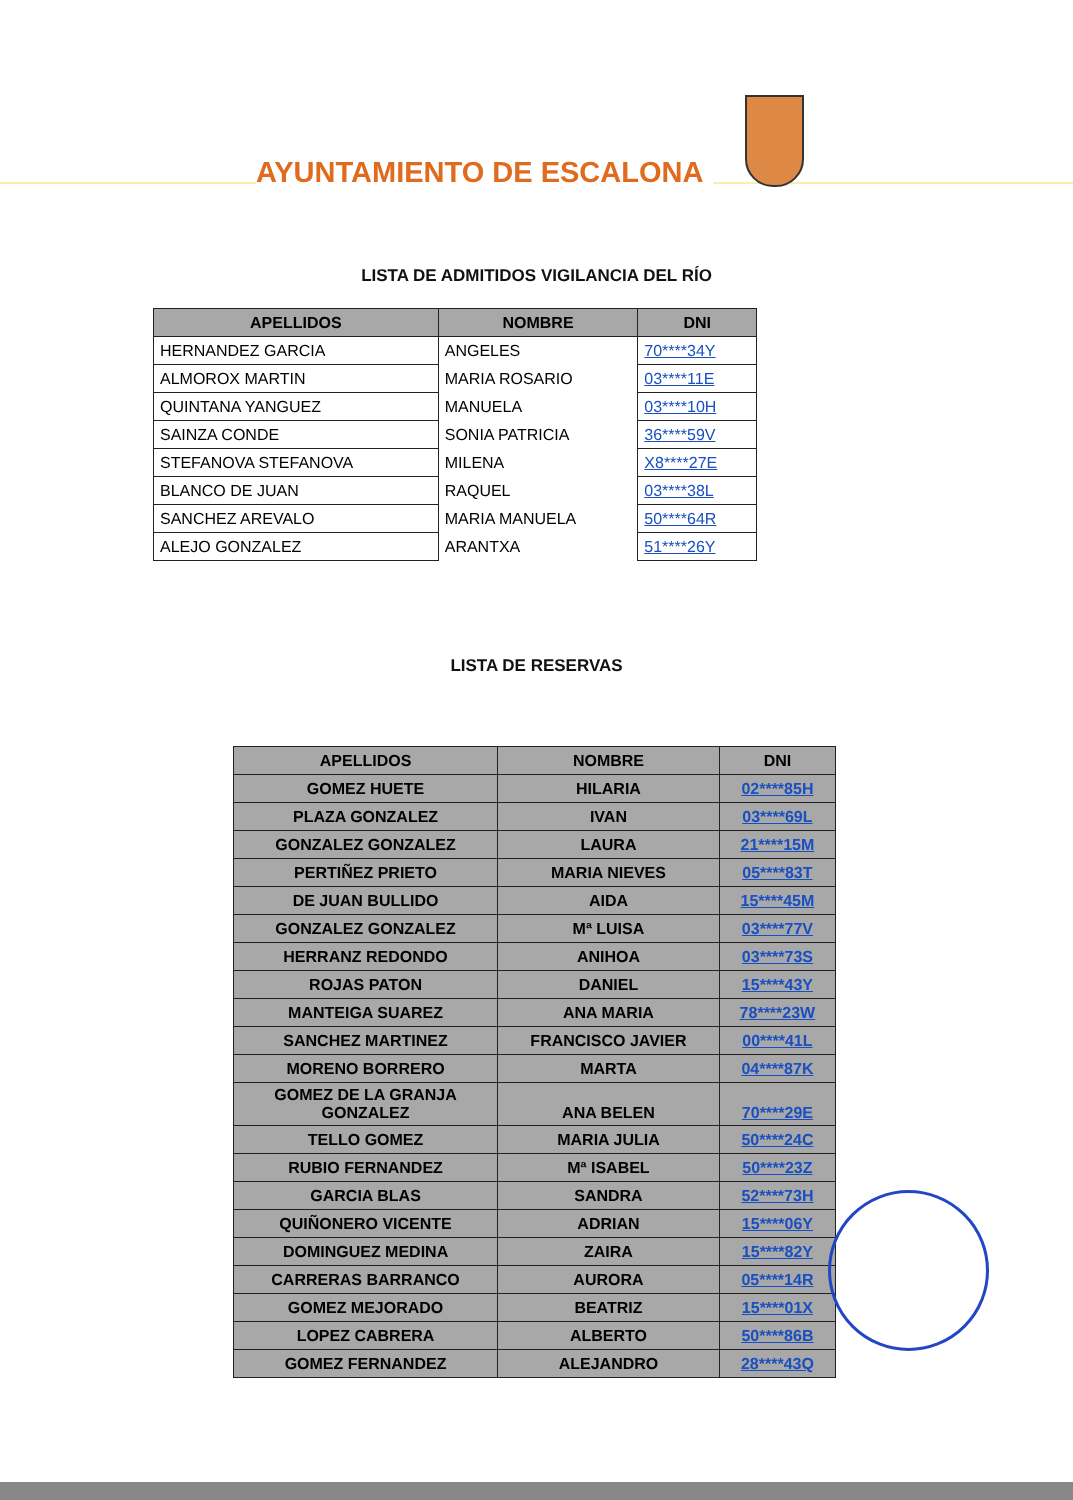AYUNTAMIENTO DE ESCALONA
LISTA DE ADMITIDOS VIGILANCIA DEL RÍO
| APELLIDOS | NOMBRE | DNI |
| --- | --- | --- |
| HERNANDEZ GARCIA | ANGELES | 70****34Y |
| ALMOROX MARTIN | MARIA ROSARIO | 03****11E |
| QUINTANA YANGUEZ | MANUELA | 03****10H |
| SAINZA CONDE | SONIA PATRICIA | 36****59V |
| STEFANOVA STEFANOVA | MILENA | X8****27E |
| BLANCO DE JUAN | RAQUEL | 03****38L |
| SANCHEZ AREVALO | MARIA MANUELA | 50****64R |
| ALEJO GONZALEZ | ARANTXA | 51****26Y |
LISTA DE RESERVAS
| APELLIDOS | NOMBRE | DNI |
| --- | --- | --- |
| GOMEZ HUETE | HILARIA | 02****85H |
| PLAZA GONZALEZ | IVAN | 03****69L |
| GONZALEZ GONZALEZ | LAURA | 21****15M |
| PERTIÑEZ PRIETO | MARIA NIEVES | 05****83T |
| DE JUAN BULLIDO | AIDA | 15****45M |
| GONZALEZ GONZALEZ | Mª LUISA | 03****77V |
| HERRANZ REDONDO | ANIHOA | 03****73S |
| ROJAS PATON | DANIEL | 15****43Y |
| MANTEIGA SUAREZ | ANA MARIA | 78****23W |
| SANCHEZ MARTINEZ | FRANCISCO JAVIER | 00****41L |
| MORENO BORRERO | MARTA | 04****87K |
| GOMEZ DE LA GRANJA GONZALEZ | ANA BELEN | 70****29E |
| TELLO GOMEZ | MARIA JULIA | 50****24C |
| RUBIO FERNANDEZ | Mª ISABEL | 50****23Z |
| GARCIA BLAS | SANDRA | 52****73H |
| QUIÑONERO VICENTE | ADRIAN | 15****06Y |
| DOMINGUEZ MEDINA | ZAIRA | 15****82Y |
| CARRERAS BARRANCO | AURORA | 05****14R |
| GOMEZ MEJORADO | BEATRIZ | 15****01X |
| LOPEZ CABRERA | ALBERTO | 50****86B |
| GOMEZ FERNANDEZ | ALEJANDRO | 28****43Q |